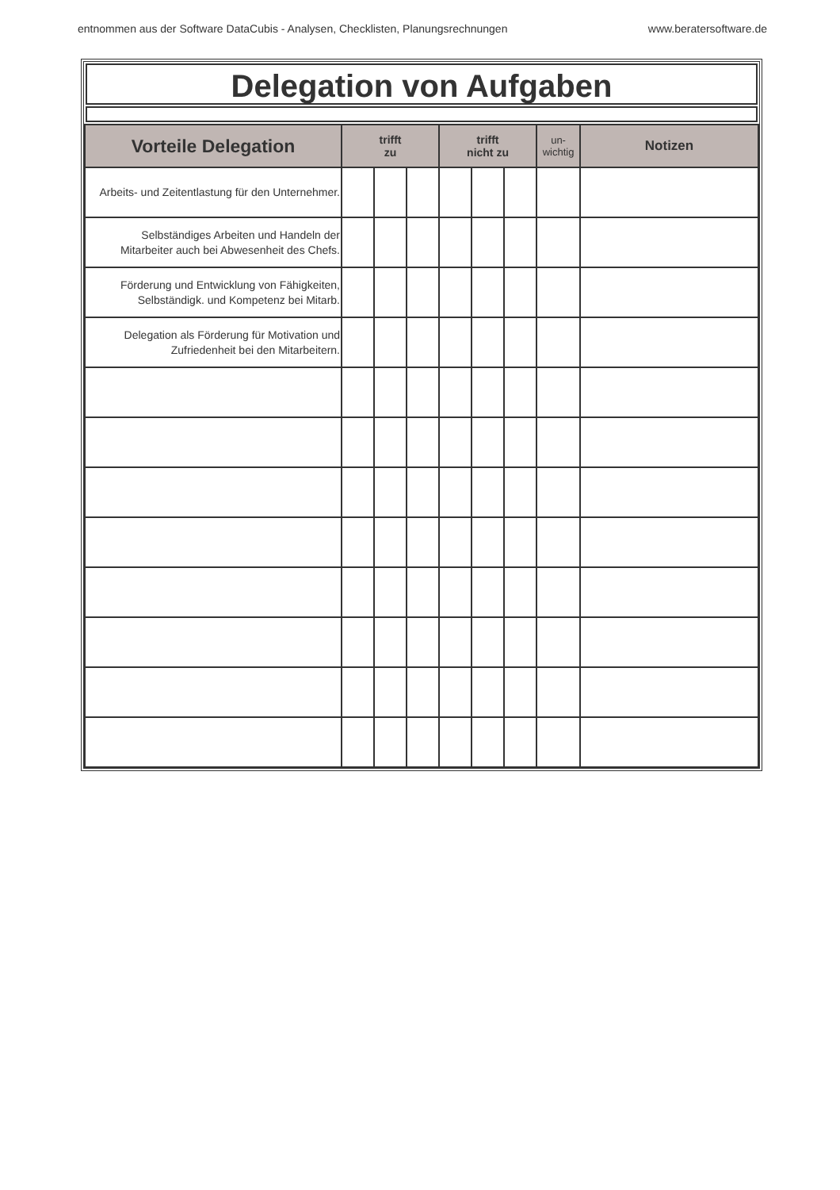entnommen aus der Software DataCubis - Analysen, Checklisten, Planungsrechnungen www.beratersoftware.de
Delegation von Aufgaben
| Vorteile Delegation | trifft zu | | | trifft nicht zu | | | un- wichtig | Notizen |
| --- | --- | --- | --- | --- | --- | --- | --- | --- |
| Arbeits- und Zeitentlastung für den Unternehmer. | | | | | | | | |
| Selbständiges Arbeiten und Handeln der Mitarbeiter auch bei Abwesenheit des Chefs. | | | | | | | | |
| Förderung und Entwicklung von Fähigkeiten, Selbständigk. und Kompetenz bei Mitarb. | | | | | | | | |
| Delegation als Förderung für Motivation und Zufriedenheit bei den Mitarbeitern. | | | | | | | | |